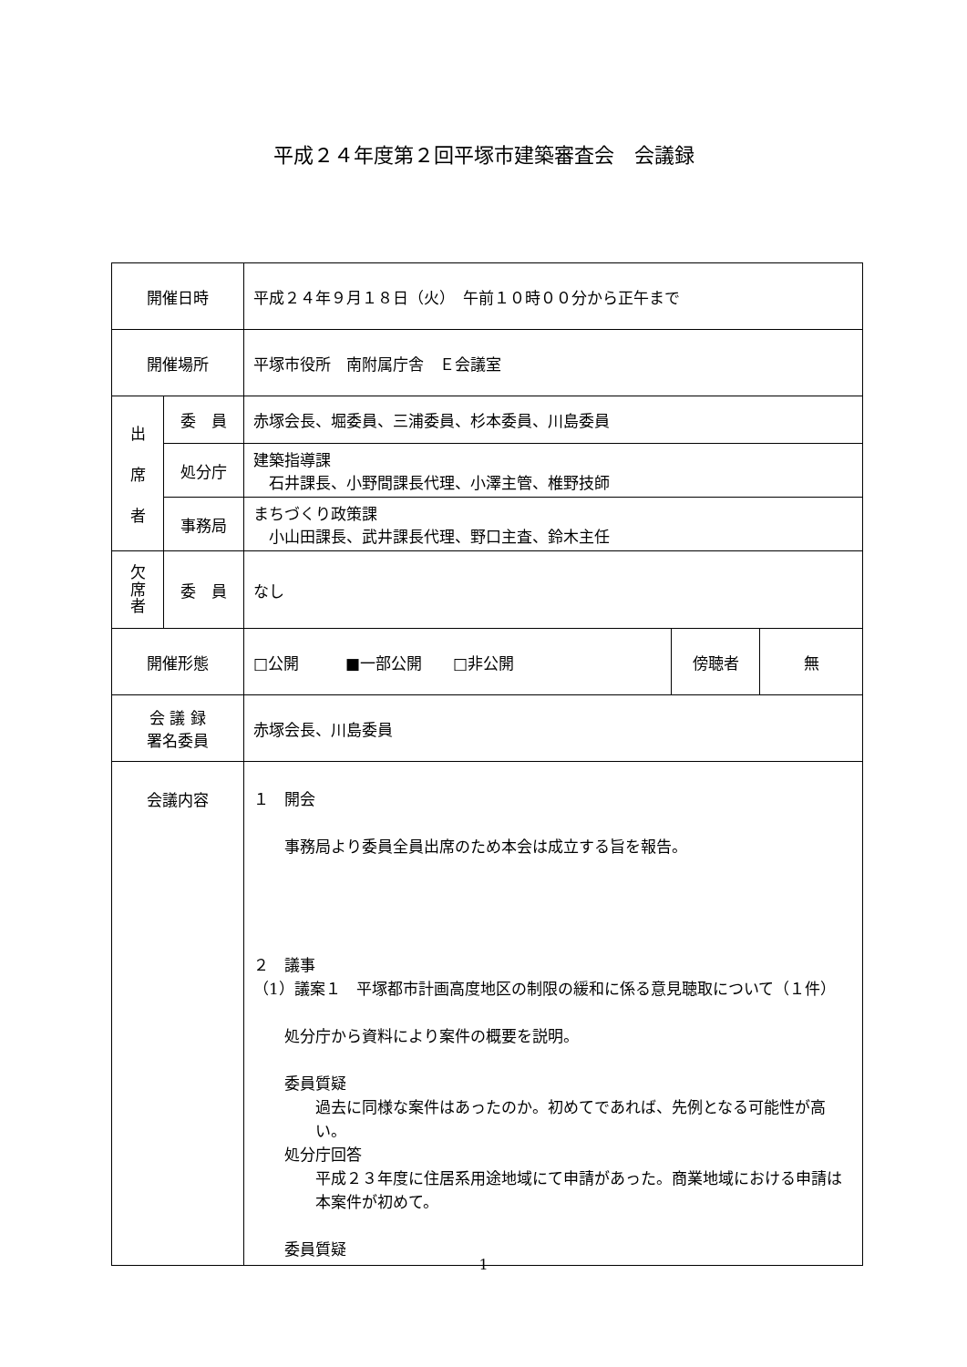平成２４年度第２回平塚市建築審査会　会議録
| 開催日時 | | 平成２４年９月１８日（火） 午前１０時００分から正午まで | | |
| 開催場所 | | 平塚市役所 南附属庁舎 Ｅ会議室 | | |
| 出 席 者 | 委 員 | 赤塚会長、堀委員、三浦委員、杉本委員、川島委員 | | |
| | 処分庁 | 建築指導課 石井課長、小野間課長代理、小澤主管、椎野技師 | | |
| | 事務局 | まちづくり政策課 小山田課長、武井課長代理、野口主査、鈴木主任 | | |
| 欠 席 者 | 委 員 | なし | | |
| 開催形態 | | □公開 ■一部公開 □非公開 | 傍聴者 | 無 |
| 会 議 録 署名委員 | | 赤塚会長、川島委員 | | |
| 会議内容 | | １ 開会 事務局より委員全員出席のため本会は成立する旨を報告。 ２ 議事 （1）議案１ 平塚都市計画高度地区の制限の緩和に係る意見聴取について（１件） 処分庁から資料により案件の概要を説明。 委員質疑 過去に同様な案件はあったのか。初めてであれば、先例となる可能性が高い。 処分庁回答 平成２３年度に住居系用途地域にて申請があった。商業地域における申請は本案件が初めて。 委員質疑 | | |
1